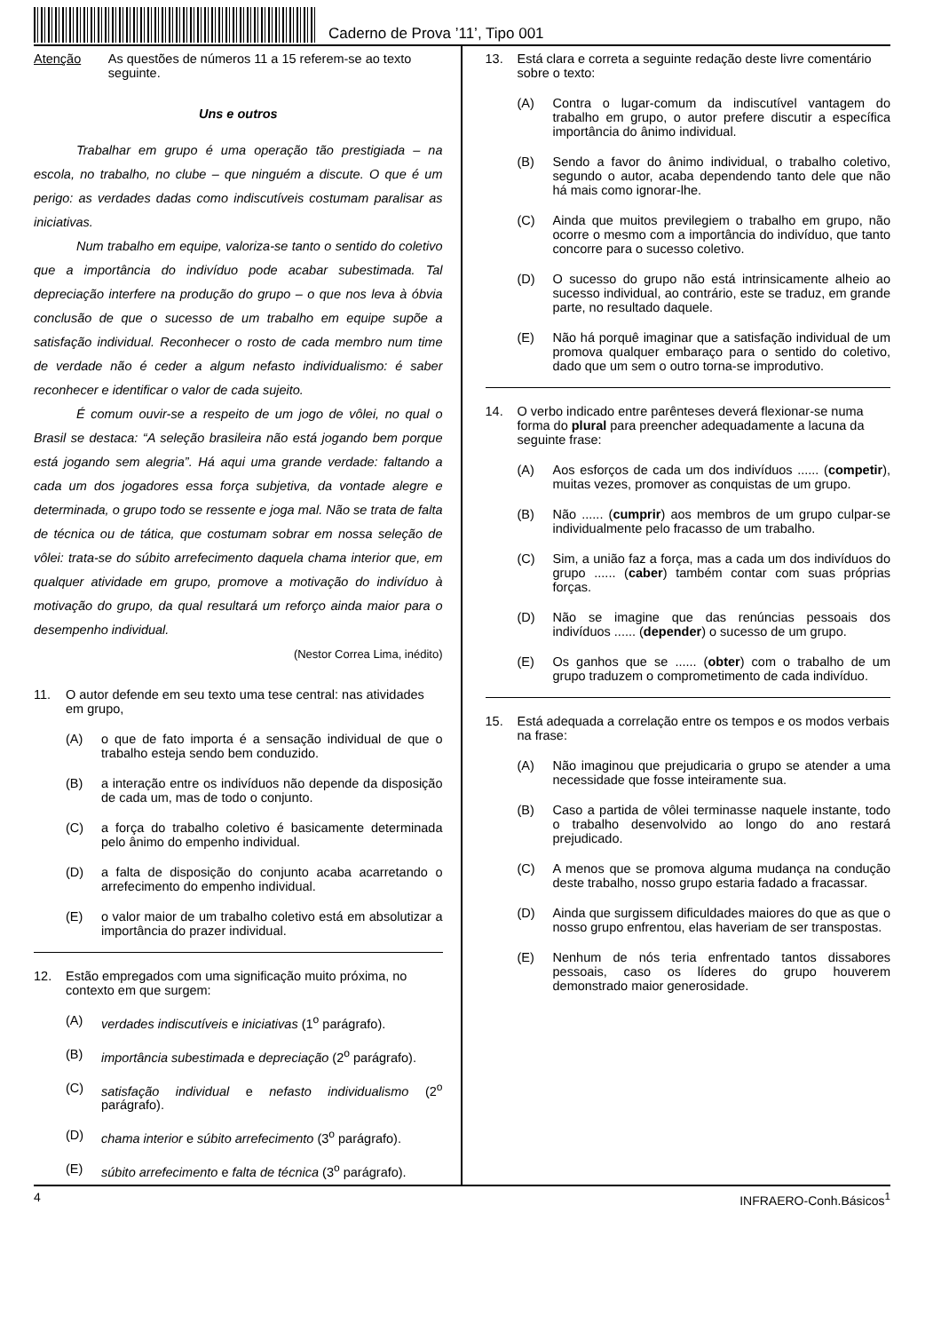Caderno de Prova ’11’, Tipo 001
Atenção As questões de números 11 a 15 referem-se ao texto seguinte.
Uns e outros
Trabalhar em grupo é uma operação tão prestigiada – na escola, no trabalho, no clube – que ninguém a discute. O que é um perigo: as verdades dadas como indiscutíveis costumam paralisar as iniciativas.
Num trabalho em equipe, valoriza-se tanto o sentido do coletivo que a importância do indivíduo pode acabar subestimada. Tal depreciação interfere na produção do grupo – o que nos leva à óbvia conclusão de que o sucesso de um trabalho em equipe supõe a satisfação individual. Reconhecer o rosto de cada membro num time de verdade não é ceder a algum nefasto individualismo: é saber reconhecer e identificar o valor de cada sujeito.
É comum ouvir-se a respeito de um jogo de vôlei, no qual o Brasil se destaca: “A seleção brasileira não está jogando bem porque está jogando sem alegria”. Há aqui uma grande verdade: faltando a cada um dos jogadores essa força subjetiva, da vontade alegre e determinada, o grupo todo se ressente e joga mal. Não se trata de falta de técnica ou de tática, que costumam sobrar em nossa seleção de vôlei: trata-se do súbito arrefecimento daquela chama interior que, em qualquer atividade em grupo, promove a motivação do indivíduo à motivação do grupo, da qual resultará um reforço ainda maior para o desempenho individual.
(Nestor Correa Lima, inédito)
11. O autor defende em seu texto uma tese central: nas atividades em grupo,
(A) o que de fato importa é a sensação individual de que o trabalho esteja sendo bem conduzido.
(B) a interação entre os indivíduos não depende da disposição de cada um, mas de todo o conjunto.
(C) a força do trabalho coletivo é basicamente determinada pelo ânimo do empenho individual.
(D) a falta de disposição do conjunto acaba acarretando o arrefecimento do empenho individual.
(E) o valor maior de um trabalho coletivo está em absolutizar a importância do prazer individual.
12. Estão empregados com uma significação muito próxima, no contexto em que surgem:
(A) verdades indiscutíveis e iniciativas (1<sup>o</sup> parágrafo).
(B) importância subestimada e depreciação (2<sup>o</sup> parágrafo).
(C) satisfação individual e nefasto individualismo (2<sup>o</sup> parágrafo).
(D) chama interior e súbito arrefecimento (3<sup>o</sup> parágrafo).
(E) súbito arrefecimento e falta de técnica (3<sup>o</sup> parágrafo).
13. Está clara e correta a seguinte redação deste livre comentário sobre o texto:
(A) Contra o lugar-comum da indiscutível vantagem do trabalho em grupo, o autor prefere discutir a específica importância do ânimo individual.
(B) Sendo a favor do ânimo individual, o trabalho coletivo, segundo o autor, acaba dependendo tanto dele que não há mais como ignorar-lhe.
(C) Ainda que muitos previlegiem o trabalho em grupo, não ocorre o mesmo com a importância do indivíduo, que tanto concorre para o sucesso coletivo.
(D) O sucesso do grupo não está intrinsicamente alheio ao sucesso individual, ao contrário, este se traduz, em grande parte, no resultado daquele.
(E) Não há porquê imaginar que a satisfação individual de um promova qualquer embaraço para o sentido do coletivo, dado que um sem o outro torna-se improdutivo.
14. O verbo indicado entre parênteses deverá flexionar-se numa forma do plural para preencher adequadamente a lacuna da seguinte frase:
(A) Aos esforços de cada um dos indivíduos ...... (competir), muitas vezes, promover as conquistas de um grupo.
(B) Não ...... (cumprir) aos membros de um grupo culpar-se individualmente pelo fracasso de um trabalho.
(C) Sim, a união faz a força, mas a cada um dos indivíduos do grupo ...... (caber) também contar com suas próprias forças.
(D) Não se imagine que das renúncias pessoais dos indivíduos ...... (depender) o sucesso de um grupo.
(E) Os ganhos que se ...... (obter) com o trabalho de um grupo traduzem o comprometimento de cada indivíduo.
15. Está adequada a correlação entre os tempos e os modos verbais na frase:
(A) Não imaginou que prejudicaria o grupo se atender a uma necessidade que fosse inteiramente sua.
(B) Caso a partida de vôlei terminasse naquele instante, todo o trabalho desenvolvido ao longo do ano restará prejudicado.
(C) A menos que se promova alguma mudança na condução deste trabalho, nosso grupo estaria fadado a fracassar.
(D) Ainda que surgissem dificuldades maiores do que as que o nosso grupo enfrentou, elas haveriam de ser transpostas.
(E) Nenhum de nós teria enfrentado tantos dissabores pessoais, caso os líderes do grupo houverem demonstrado maior generosidade.
4 INFRAERO-Conh.Básicos<sup>1</sup>